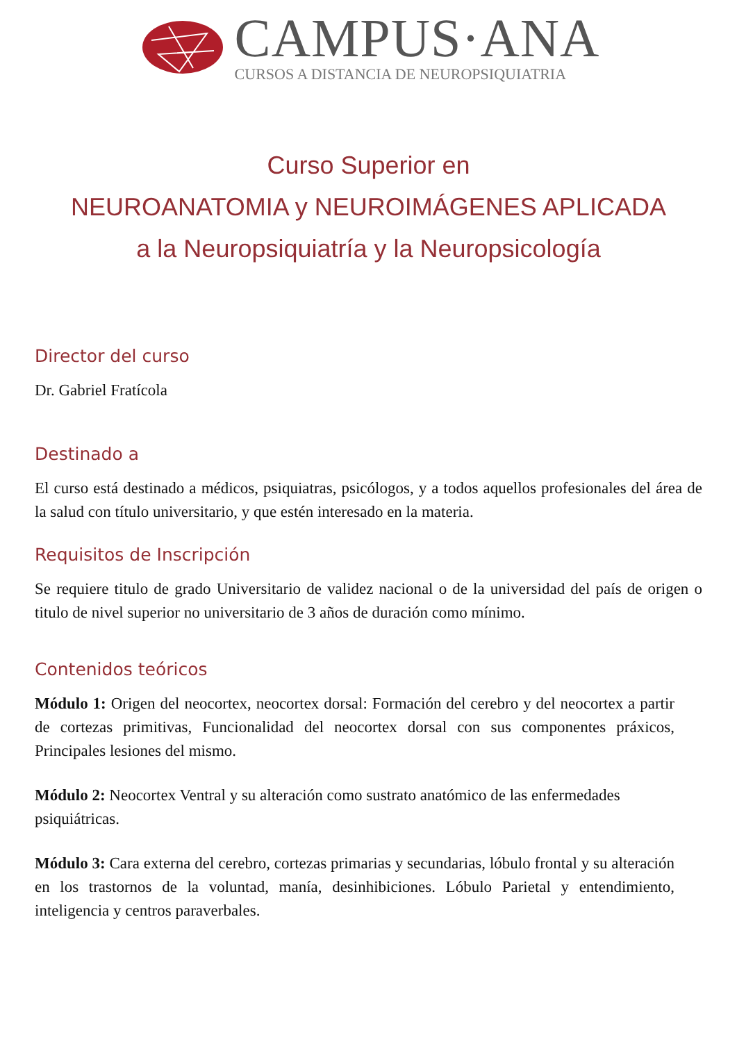CAMPUS·ANA
CURSOS A DISTANCIA DE NEUROPSIQUIATRIA
Curso Superior en
NEUROANATOMIA y NEUROIMÁGENES APLICADA
a la Neuropsiquiatría y la Neuropsicología
Director del curso
Dr. Gabriel Fratícola
Destinado a
El curso está destinado a médicos, psiquiatras, psicólogos, y a todos aquellos profesionales del área de la salud con título universitario, y que estén interesado en la materia.
Requisitos de Inscripción
Se requiere titulo de grado Universitario de validez nacional o de la universidad del país de origen o titulo de nivel superior no universitario de 3 años de duración como mínimo.
Contenidos teóricos
Módulo 1: Origen del neocortex, neocortex dorsal: Formación del cerebro y del neocortex a partir de cortezas primitivas, Funcionalidad del neocortex dorsal con sus componentes práxicos, Principales lesiones del mismo.
Módulo 2: Neocortex Ventral y su alteración como sustrato anatómico de las enfermedades psiquiátricas.
Módulo 3: Cara externa del cerebro, cortezas primarias y secundarias, lóbulo frontal y su alteración en los trastornos de la voluntad, manía, desinhibiciones. Lóbulo Parietal y entendimiento, inteligencia y centros paraverbales.